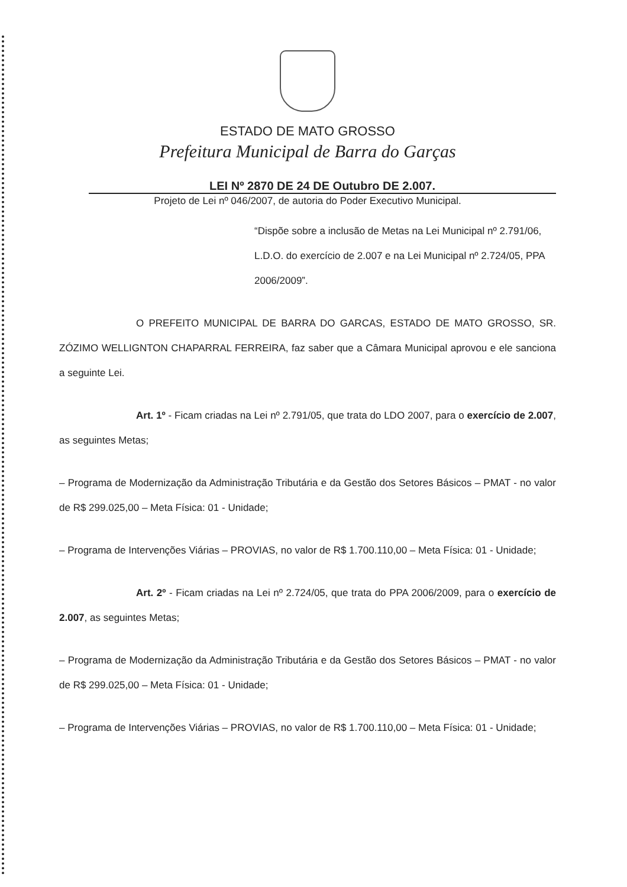ESTADO DE MATO GROSSO
Prefeitura Municipal de Barra do Garças
LEI Nº 2870 DE 24 DE Outubro DE 2.007.
Projeto de Lei nº 046/2007, de autoria do Poder Executivo Municipal.
“Dispõe sobre a inclusão de Metas na Lei Municipal nº 2.791/06, L.D.O. do exercício de 2.007 e na Lei Municipal nº 2.724/05, PPA 2006/2009”.
O PREFEITO MUNICIPAL DE BARRA DO GARCAS, ESTADO DE MATO GROSSO, SR. ZÓZIMO WELLIGNTON CHAPARRAL FERREIRA, faz saber que a Câmara Municipal aprovou e ele sanciona a seguinte Lei.
Art. 1º - Ficam criadas na Lei nº 2.791/05, que trata do LDO 2007, para o exercício de 2.007, as seguintes Metas;
– Programa de Modernização da Administração Tributária e da Gestão dos Setores Básicos – PMAT - no valor de R$ 299.025,00 – Meta Física: 01 - Unidade;
– Programa de Intervenções Viárias – PROVIAS, no valor de R$ 1.700.110,00 – Meta Física: 01 - Unidade;
Art. 2º - Ficam criadas na Lei nº 2.724/05, que trata do PPA 2006/2009, para o exercício de 2.007, as seguintes Metas;
– Programa de Modernização da Administração Tributária e da Gestão dos Setores Básicos – PMAT - no valor de R$ 299.025,00 – Meta Física: 01 - Unidade;
– Programa de Intervenções Viárias – PROVIAS, no valor de R$ 1.700.110,00 – Meta Física: 01 - Unidade;